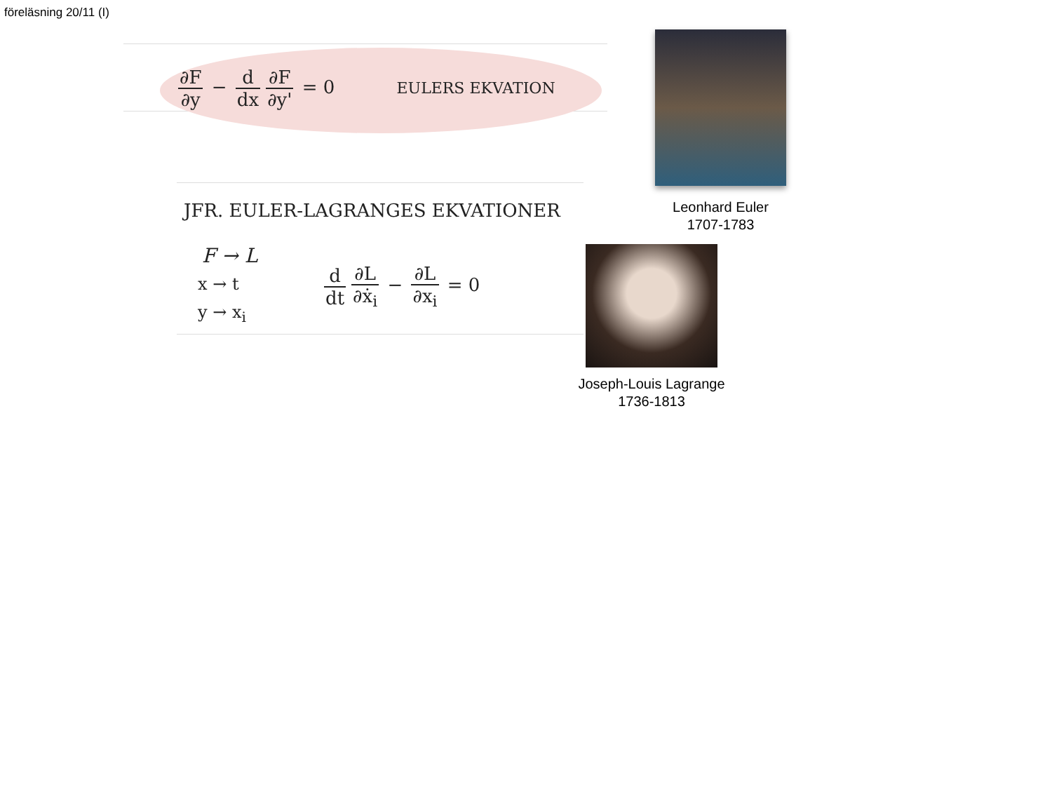föreläsning 20/11 (I)
∂F ∂y − d dx ∂F ∂y' = 0 EULERS EKVATION
JFR. EULER-LAGRANGES EKVATIONER
F → L
x → t
y → x<sub>i</sub>
d dt ∂L ∂ẋ<sub>i</sub> − ∂L ∂x<sub>i</sub> = 0
Leonhard Euler
1707-1783
Joseph-Louis Lagrange
1736-1813